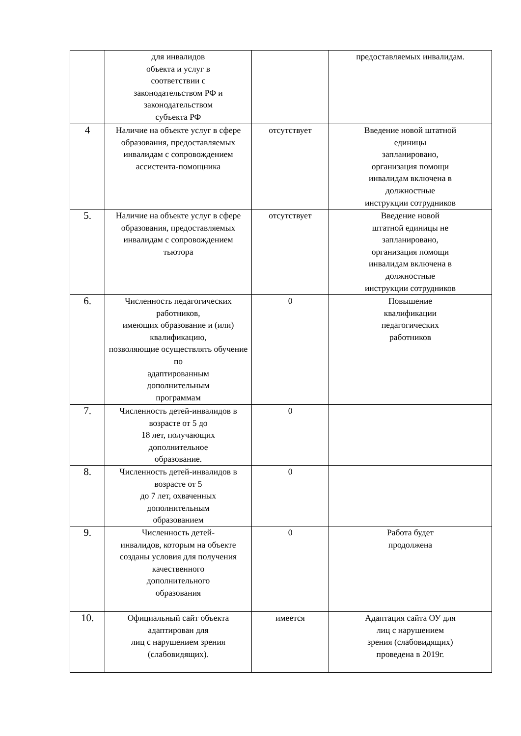| | для инвалидов объекта и услуг в соответствии с законодательством РФ и законодательством субъекта РФ | | предоставляемых инвалидам. |
| 4 | Наличие на объекте услуг в сфере образования, предоставляемых инвалидам с сопровождением ассистента-помощника | отсутствует | Введение новой штатной единицы запланировано, организация помощи инвалидам включена в должностные инструкции сотрудников |
| 5. | Наличие на объекте услуг в сфере образования, предоставляемых инвалидам с сопровождением тьютора | отсутствует | Введение новой штатной единицы не запланировано, организация помощи инвалидам включена в должностные инструкции сотрудников |
| 6. | Численность педагогических работников, имеющих образование и (или) квалификацию, позволяющие осуществлять обучение по адаптированным дополнительным программам | 0 | Повышение квалификации педагогических работников |
| 7. | Численность детей-инвалидов в возрасте от 5 до 18 лет, получающих дополнительное образование. | 0 | |
| 8. | Численность детей-инвалидов в возрасте от 5 до 7 лет, охваченных дополнительным образованием | 0 | |
| 9. | Численность детей- инвалидов, которым на объекте созданы условия для получения качественного дополнительного образования | 0 | Работа будет продолжена |
| 10. | Официальный сайт объекта адаптирован для лиц с нарушением зрения (слабовидящих). | имеется | Адаптация сайта ОУ для лиц с нарушением зрения (слабовидящих) проведена в 2019г. |